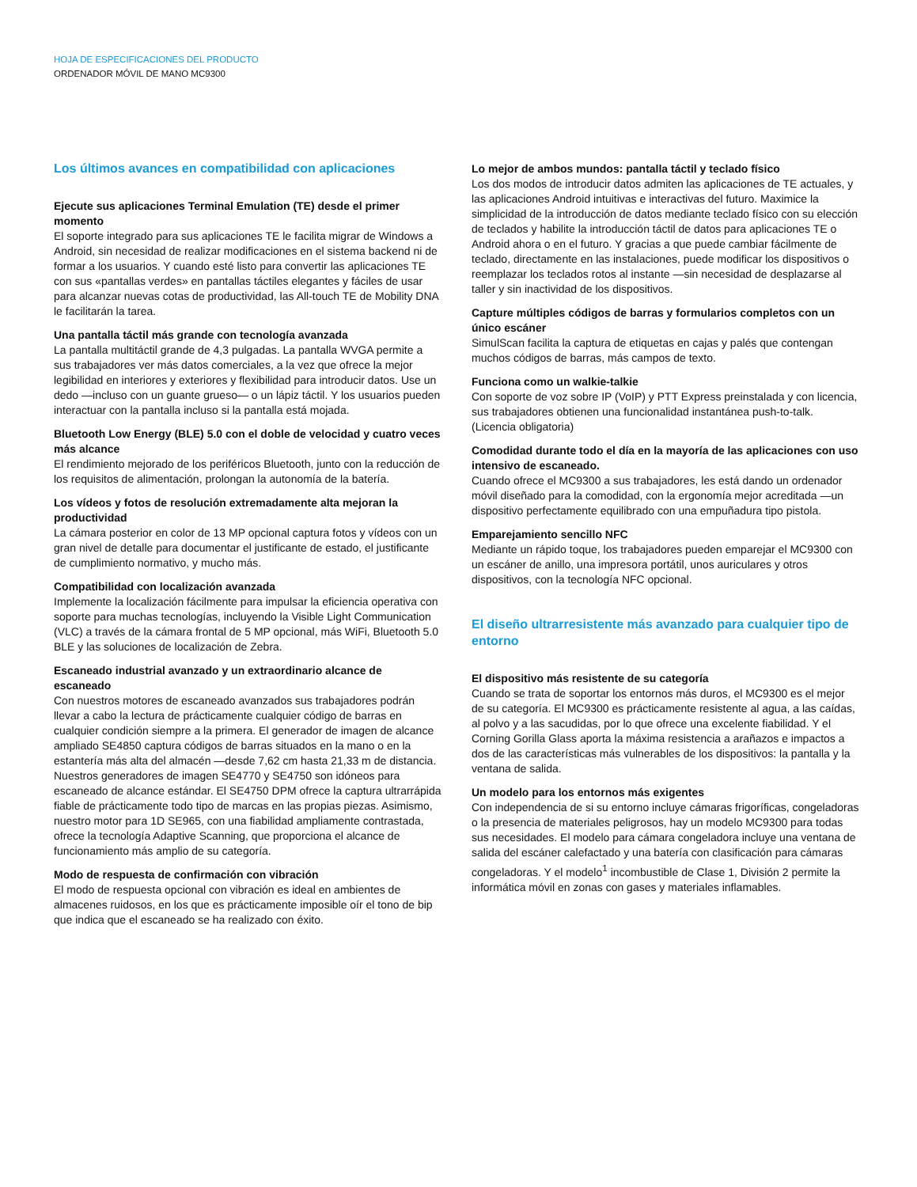HOJA DE ESPECIFICACIONES DEL PRODUCTO
ORDENADOR MÓVIL DE MANO MC9300
Los últimos avances en compatibilidad con aplicaciones
Ejecute sus aplicaciones Terminal Emulation (TE) desde el primer momento
El soporte integrado para sus aplicaciones TE le facilita migrar de Windows a Android, sin necesidad de realizar modificaciones en el sistema backend ni de formar a los usuarios. Y cuando esté listo para convertir las aplicaciones TE con sus «pantallas verdes» en pantallas táctiles elegantes y fáciles de usar para alcanzar nuevas cotas de productividad, las All-touch TE de Mobility DNA le facilitarán la tarea.
Una pantalla táctil más grande con tecnología avanzada
La pantalla multitáctil grande de 4,3 pulgadas. La pantalla WVGA permite a sus trabajadores ver más datos comerciales, a la vez que ofrece la mejor legibilidad en interiores y exteriores y flexibilidad para introducir datos. Use un dedo —incluso con un guante grueso— o un lápiz táctil. Y los usuarios pueden interactuar con la pantalla incluso si la pantalla está mojada.
Bluetooth Low Energy (BLE) 5.0 con el doble de velocidad y cuatro veces más alcance
El rendimiento mejorado de los periféricos Bluetooth, junto con la reducción de los requisitos de alimentación, prolongan la autonomía de la batería.
Los vídeos y fotos de resolución extremadamente alta mejoran la productividad
La cámara posterior en color de 13 MP opcional captura fotos y vídeos con un gran nivel de detalle para documentar el justificante de estado, el justificante de cumplimiento normativo, y mucho más.
Compatibilidad con localización avanzada
Implemente la localización fácilmente para impulsar la eficiencia operativa con soporte para muchas tecnologías, incluyendo la Visible Light Communication (VLC) a través de la cámara frontal de 5 MP opcional, más WiFi, Bluetooth 5.0 BLE y las soluciones de localización de Zebra.
Escaneado industrial avanzado y un extraordinario alcance de escaneado
Con nuestros motores de escaneado avanzados sus trabajadores podrán llevar a cabo la lectura de prácticamente cualquier código de barras en cualquier condición siempre a la primera. El generador de imagen de alcance ampliado SE4850 captura códigos de barras situados en la mano o en la estantería más alta del almacén —desde 7,62 cm hasta 21,33 m de distancia. Nuestros generadores de imagen SE4770 y SE4750 son idóneos para escaneado de alcance estándar. El SE4750 DPM ofrece la captura ultrarrápida fiable de prácticamente todo tipo de marcas en las propias piezas. Asimismo, nuestro motor para 1D SE965, con una fiabilidad ampliamente contrastada, ofrece la tecnología Adaptive Scanning, que proporciona el alcance de funcionamiento más amplio de su categoría.
Modo de respuesta de confirmación con vibración
El modo de respuesta opcional con vibración es ideal en ambientes de almacenes ruidosos, en los que es prácticamente imposible oír el tono de bip que indica que el escaneado se ha realizado con éxito.
Lo mejor de ambos mundos: pantalla táctil y teclado físico
Los dos modos de introducir datos admiten las aplicaciones de TE actuales, y las aplicaciones Android intuitivas e interactivas del futuro. Maximice la simplicidad de la introducción de datos mediante teclado físico con su elección de teclados y habilite la introducción táctil de datos para aplicaciones TE o Android ahora o en el futuro. Y gracias a que puede cambiar fácilmente de teclado, directamente en las instalaciones, puede modificar los dispositivos o reemplazar los teclados rotos al instante —sin necesidad de desplazarse al taller y sin inactividad de los dispositivos.
Capture múltiples códigos de barras y formularios completos con un único escáner
SimulScan facilita la captura de etiquetas en cajas y palés que contengan muchos códigos de barras, más campos de texto.
Funciona como un walkie-talkie
Con soporte de voz sobre IP (VoIP) y PTT Express preinstalada y con licencia, sus trabajadores obtienen una funcionalidad instantánea push-to-talk. (Licencia obligatoria)
Comodidad durante todo el día en la mayoría de las aplicaciones con uso intensivo de escaneado.
Cuando ofrece el MC9300 a sus trabajadores, les está dando un ordenador móvil diseñado para la comodidad, con la ergonomía mejor acreditada —un dispositivo perfectamente equilibrado con una empuñadura tipo pistola.
Emparejamiento sencillo NFC
Mediante un rápido toque, los trabajadores pueden emparejar el MC9300 con un escáner de anillo, una impresora portátil, unos auriculares y otros dispositivos, con la tecnología NFC opcional.
El diseño ultrarresistente más avanzado para cualquier tipo de entorno
El dispositivo más resistente de su categoría
Cuando se trata de soportar los entornos más duros, el MC9300 es el mejor de su categoría. El MC9300 es prácticamente resistente al agua, a las caídas, al polvo y a las sacudidas, por lo que ofrece una excelente fiabilidad. Y el Corning Gorilla Glass aporta la máxima resistencia a arañazos e impactos a dos de las características más vulnerables de los dispositivos: la pantalla y la ventana de salida.
Un modelo para los entornos más exigentes
Con independencia de si su entorno incluye cámaras frigoríficas, congeladoras o la presencia de materiales peligrosos, hay un modelo MC9300 para todas sus necesidades. El modelo para cámara congeladora incluye una ventana de salida del escáner calefactado y una batería con clasificación para cámaras congeladoras. Y el modelo<sup>1</sup> incombustible de Clase 1, División 2 permite la informática móvil en zonas con gases y materiales inflamables.